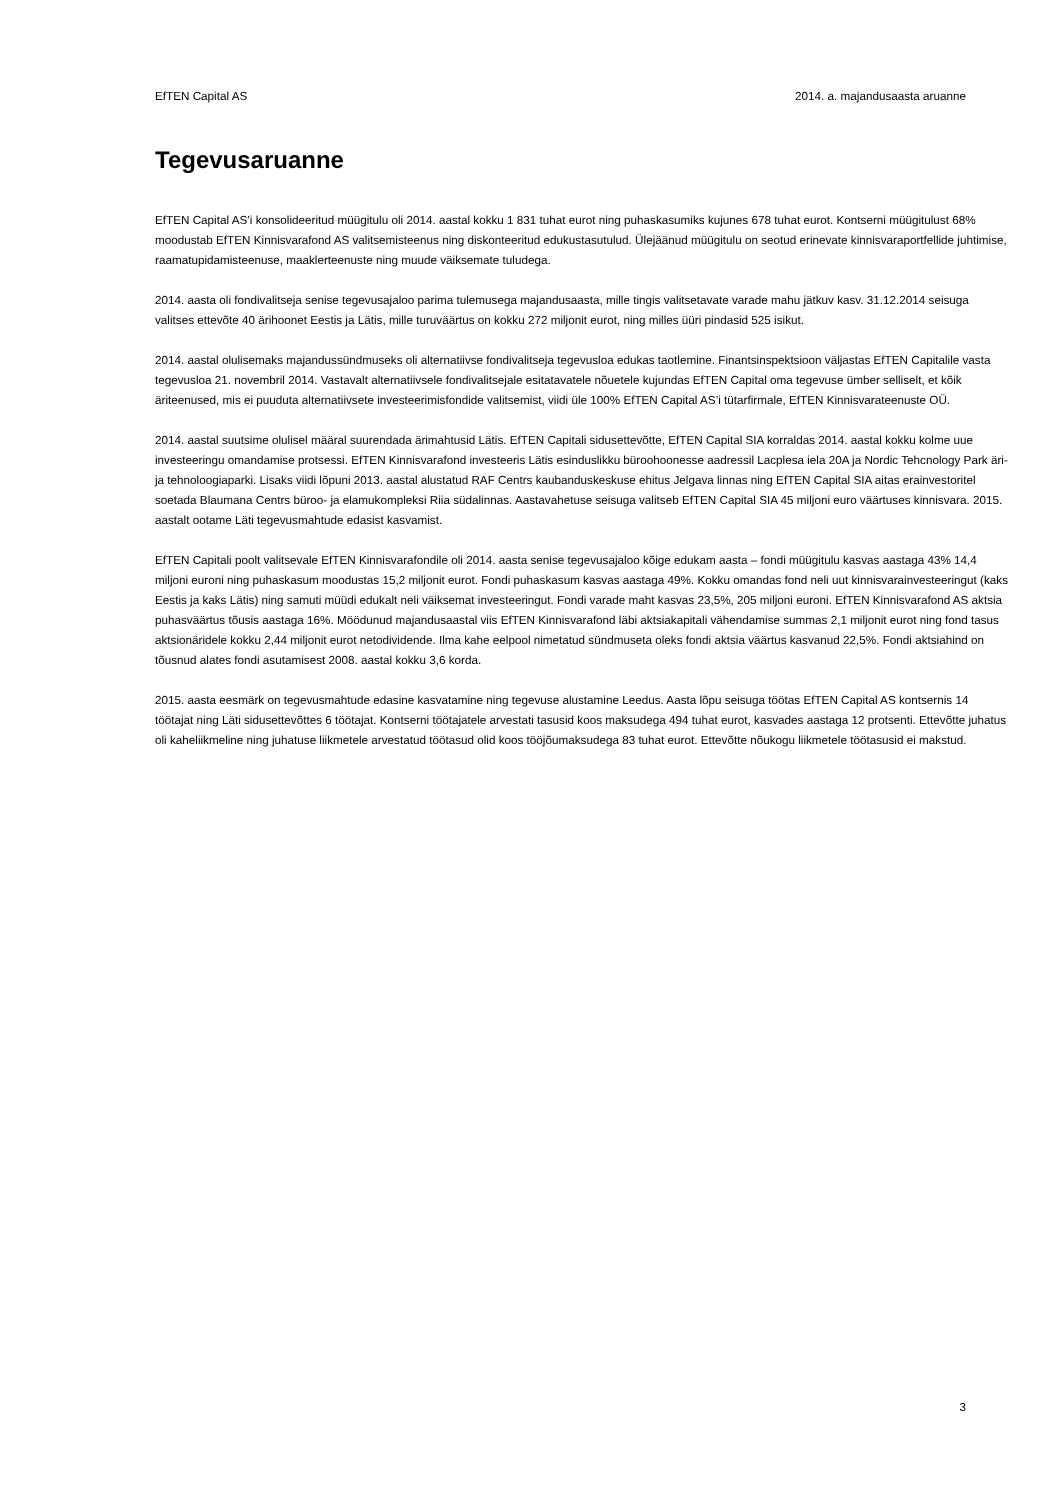EfTEN Capital AS 2014. a. majandusaasta aruanne
Tegevusaruanne
EfTEN Capital AS’i konsolideeritud müügitulu oli 2014. aastal kokku 1 831 tuhat eurot ning puhaskasumiks kujunes 678 tuhat eurot. Kontserni müügitulust 68% moodustab EfTEN Kinnisvarafond AS valitsemisteenus ning diskonteeritud edukustasutulud. Ülejäänud müügitulu on seotud erinevate kinnisvaraportfellide juhtimise, raamatupidamisteenuse, maaklerteenuste ning muude väiksemate tuludega.
2014. aasta oli fondivalitseja senise tegevusajaloo parima tulemusega majandusaasta, mille tingis valitsetavate varade mahu jätkuv kasv. 31.12.2014 seisuga valitses ettevõte 40 ärihoonet Eestis ja Lätis, mille turuväärtus on kokku 272 miljonit eurot, ning milles üüri pindasid 525 isikut.
2014. aastal olulisemaks majandussündmuseks oli alternatiivse fondivalitseja tegevusloa edukas taotlemine. Finantsinspektsioon väljastas EfTEN Capitalile vasta tegevusloa 21. novembril 2014. Vastavalt alternatiivsele fondivalitsejale esitatavatele nõuetele kujundas EfTEN Capital oma tegevuse ümber selliselt, et kõik äriteenused, mis ei puuduta alternatiivsete investeerimisfondide valitsemist, viidi üle 100% EfTEN Capital AS’i tütarfirmale, EfTEN Kinnisvarateenuste OÜ.
2014. aastal suutsime olulisel määral suurendada ärimahtusid Lätis. EfTEN Capitali sidusettevõtte, EfTEN Capital SIA korraldas 2014. aastal kokku kolme uue investeeringu omandamise protsessi. EfTEN Kinnisvarafond investeeris Lätis esinduslikku büroohoonesse aadressil Lacplesa iela 20A ja Nordic Tehcnology Park äri- ja tehnoloogiaparki. Lisaks viidi lõpuni 2013. aastal alustatud RAF Centrs kaubanduskeskuse ehitus Jelgava linnas ning EfTEN Capital SIA aitas erainvestoritel soetada Blaumana Centrs büroo- ja elamukompleksi Riia südalinnas. Aastavahetuse seisuga valitseb EfTEN Capital SIA 45 miljoni euro väärtuses kinnisvara. 2015. aastalt ootame Läti tegevusmahtude edasist kasvamist.
EfTEN Capitali poolt valitsevale EfTEN Kinnisvarafondile oli 2014. aasta senise tegevusajaloo kõige edukam aasta – fondi müügitulu kasvas aastaga 43% 14,4 miljoni euroni ning puhaskasum moodustas 15,2 miljonit eurot. Fondi puhaskasum kasvas aastaga 49%. Kokku omandas fond neli uut kinnisvarainvesteeringut (kaks Eestis ja kaks Lätis) ning samuti müüdi edukalt neli väiksemat investeeringut. Fondi varade maht kasvas 23,5%, 205 miljoni euroni. EfTEN Kinnisvarafond AS aktsia puhasväärtus tõusis aastaga 16%. Möödunud majandusaastal viis EfTEN Kinnisvarafond läbi aktsiakapitali vähendamise summas 2,1 miljonit eurot ning fond tasus aktsionäridele kokku 2,44 miljonit eurot netodividende. Ilma kahe eelpool nimetatud sündmuseta oleks fondi aktsia väärtus kasvanud 22,5%. Fondi aktsiahind on tõusnud alates fondi asutamisest 2008. aastal kokku 3,6 korda.
2015. aasta eesmärk on tegevusmahtude edasine kasvatamine ning tegevuse alustamine Leedus. Aasta lõpu seisuga töötas EfTEN Capital AS kontsernis 14 töötajat ning Läti sidusettevõttes 6 töötajat. Kontserni töötajatele arvestati tasusid koos maksudega 494 tuhat eurot, kasvades aastaga 12 protsenti. Ettevõtte juhatus oli kaheliikmeline ning juhatuse liikmetele arvestatud töötasud olid koos tööjõumaksudega 83 tuhat eurot. Ettevõtte nõukogu liikmetele töötasusid ei makstud.
3